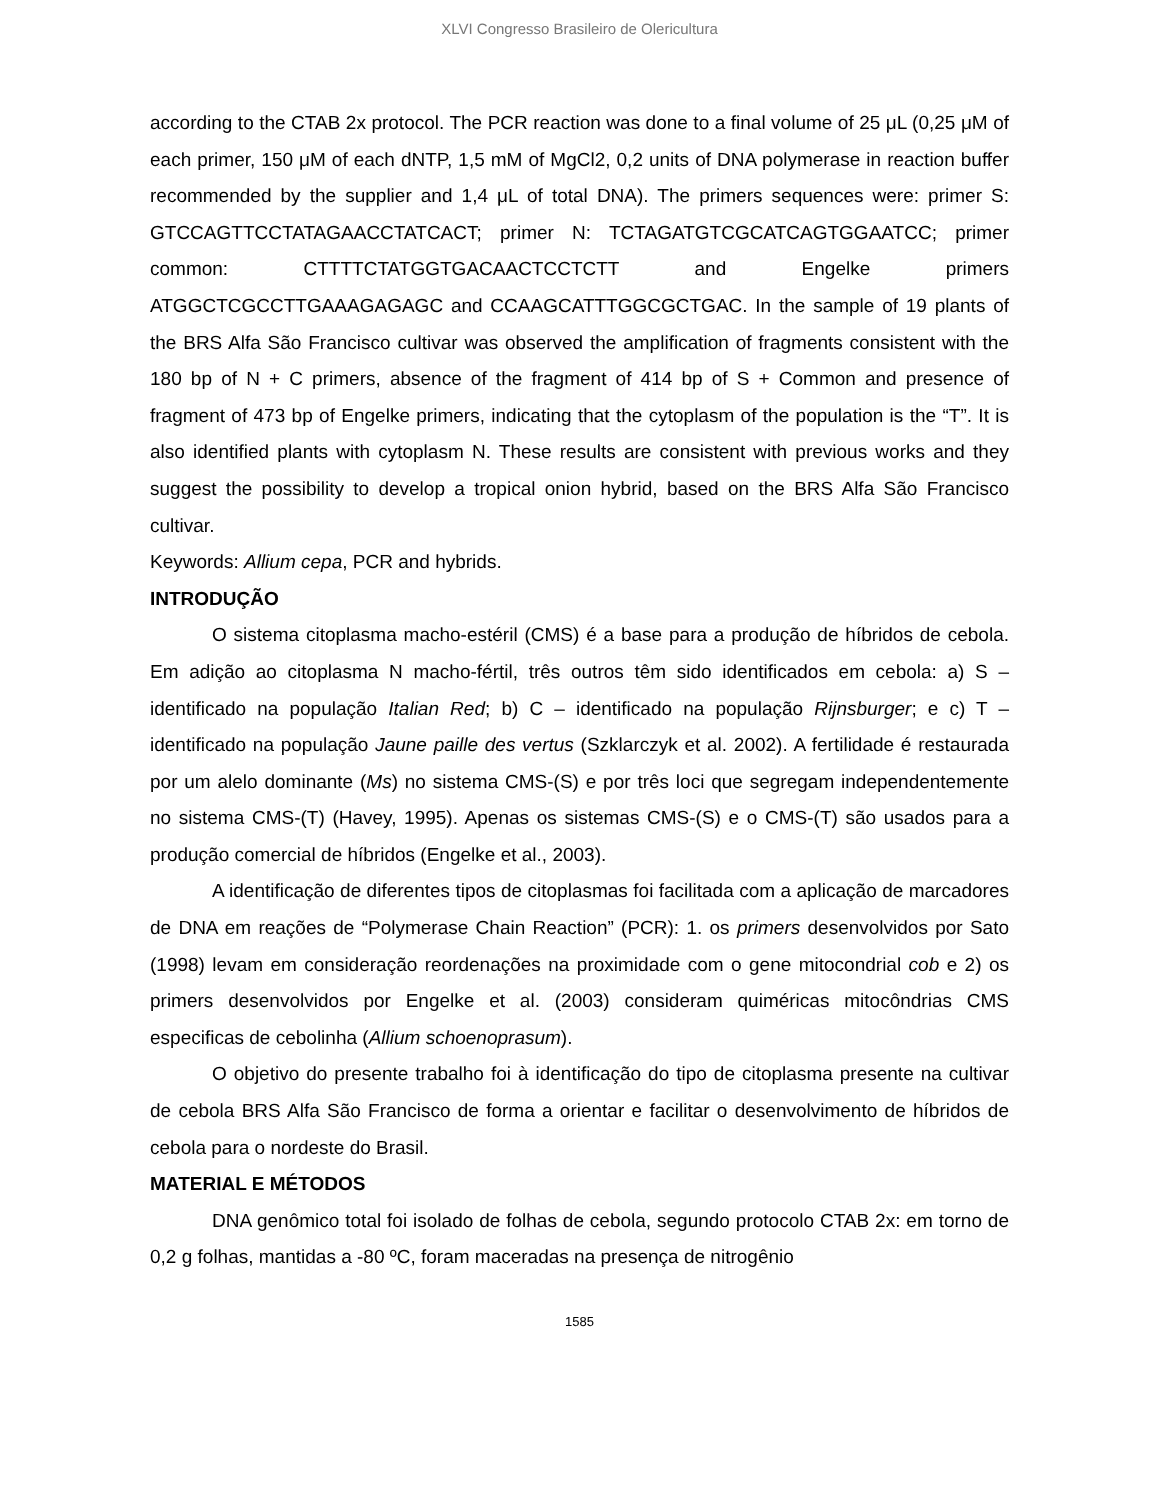XLVI Congresso Brasileiro de Olericultura
according to the CTAB 2x protocol. The PCR reaction was done to a final volume of 25 μL (0,25 μM of each primer, 150 μM of each dNTP, 1,5 mM of MgCl2, 0,2 units of DNA polymerase in reaction buffer recommended by the supplier and 1,4 μL of total DNA). The primers sequences were: primer S: GTCCAGTTCCTATAGAACCTATCACT; primer N: TCTAGATGTCGCATCAGTGGAATCC; primer common: CTTTTCTATGGTGACAACTCCTCTT and Engelke primers ATGGCTCGCCTTGAAAGAGAGC and CCAAGCATTTGGCGCTGAC. In the sample of 19 plants of the BRS Alfa São Francisco cultivar was observed the amplification of fragments consistent with the 180 bp of N + C primers, absence of the fragment of 414 bp of S + Common and presence of fragment of 473 bp of Engelke primers, indicating that the cytoplasm of the population is the “T”. It is also identified plants with cytoplasm N. These results are consistent with previous works and they suggest the possibility to develop a tropical onion hybrid, based on the BRS Alfa São Francisco cultivar.
Keywords: Allium cepa, PCR and hybrids.
INTRODUÇÃO
O sistema citoplasma macho-estéril (CMS) é a base para a produção de híbridos de cebola. Em adição ao citoplasma N macho-fértil, três outros têm sido identificados em cebola: a) S – identificado na população Italian Red; b) C – identificado na população Rijnsburger; e c) T – identificado na população Jaune paille des vertus (Szklarczyk et al. 2002). A fertilidade é restaurada por um alelo dominante (Ms) no sistema CMS-(S) e por três loci que segregam independentemente no sistema CMS-(T) (Havey, 1995). Apenas os sistemas CMS-(S) e o CMS-(T) são usados para a produção comercial de híbridos (Engelke et al., 2003).
A identificação de diferentes tipos de citoplasmas foi facilitada com a aplicação de marcadores de DNA em reações de “Polymerase Chain Reaction” (PCR): 1. os primers desenvolvidos por Sato (1998) levam em consideração reordenações na proximidade com o gene mitocondrial cob e 2) os primers desenvolvidos por Engelke et al. (2003) consideram quiméricas mitocôndrias CMS especificas de cebolinha (Allium schoenoprasum).
O objetivo do presente trabalho foi à identificação do tipo de citoplasma presente na cultivar de cebola BRS Alfa São Francisco de forma a orientar e facilitar o desenvolvimento de híbridos de cebola para o nordeste do Brasil.
MATERIAL E MÉTODOS
DNA genômico total foi isolado de folhas de cebola, segundo protocolo CTAB 2x: em torno de 0,2 g folhas, mantidas a -80 ºC, foram maceradas na presença de nitrogênio
1585